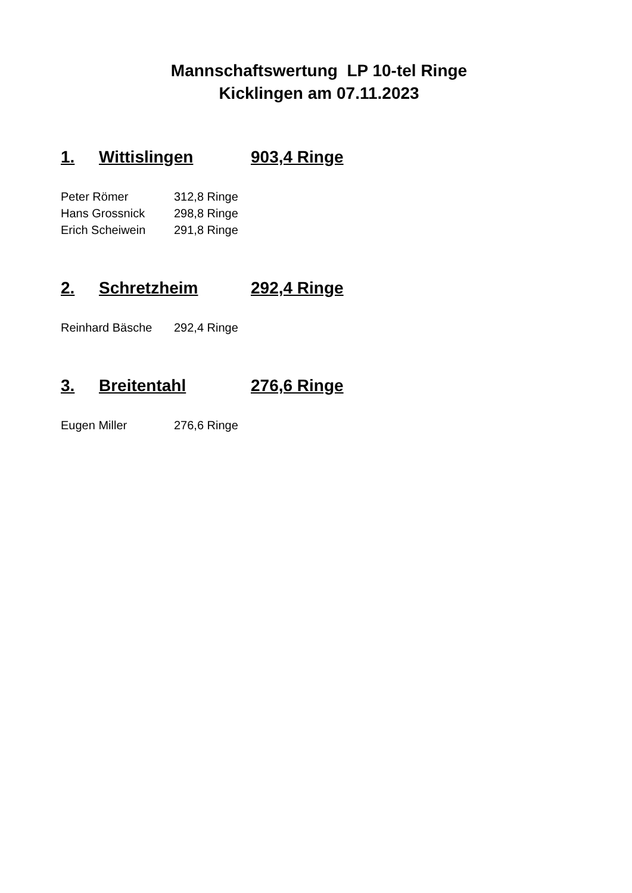Mannschaftswertung LP 10-tel Ringe
Kicklingen am 07.11.2023
1. Wittislingen 903,4 Ringe
| Peter Römer | 312,8 Ringe |
| Hans Grossnick | 298,8 Ringe |
| Erich Scheiwein | 291,8 Ringe |
2. Schretzheim 292,4 Ringe
| Reinhard Bäsche | 292,4 Ringe |
3. Breitentahl 276,6 Ringe
| Eugen Miller | 276,6 Ringe |